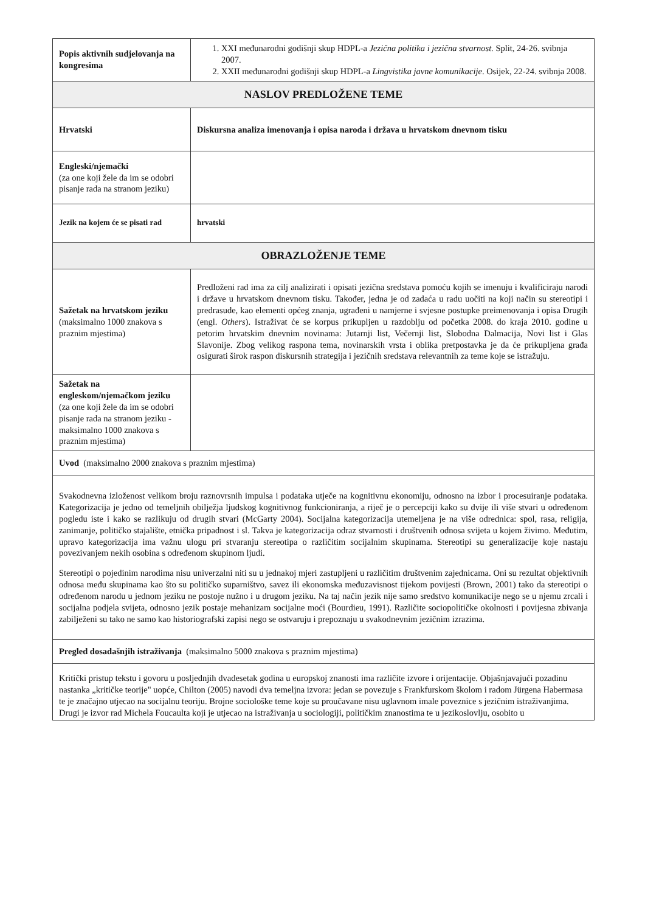| Popis aktivnih sudjelovanja na kongresima | 1. XXI međunarodni godišnji skup HDPL-a Jezična politika i jezična stvarnost. Split, 24-26. svibnja 2007. 2. XXII međunarodni godišnji skup HDPL-a Lingvistika javne komunikacije . Osijek, 22-24. svibnja 2008. |
| NASLOV PREDLOŽENE TEME | |
| Hrvatski | Diskursna analiza imenovanja i opisa naroda i država u hrvatskom dnevnom tisku |
| Engleski/njemački (za one koji žele da im se odobri pisanje rada na stranom jeziku) | |
| Jezik na kojem će se pisati rad | hrvatski |
| OBRAZLOŽENJE TEME | |
| Sažetak na hrvatskom jeziku (maksimalno 1000 znakova s praznim mjestima) | Predloženi rad ima za cilj analizirati i opisati jezična sredstava pomoću kojih se imenuju i kvalificiraju narodi i države u hrvatskom dnevnom tisku. Također, jedna je od zadaća u radu uočiti na koji način su stereotipi i predrasude, kao elementi općeg znanja, ugrađeni u namjerne i svjesne postupke preimenovanja i opisa Drugih (engl. Others ). Istraživat će se korpus prikupljen u razdoblju od početka 2008. do kraja 2010. godine u petorim hrvatskim dnevnim novinama: Jutarnji list, Večernji list, Slobodna Dalmacija, Novi list i Glas Slavonije. Zbog velikog raspona tema, novinarskih vrsta i oblika pretpostavka je da će prikupljena građa osigurati širok raspon diskursnih strategija i jezičnih sredstava relevantnih za teme koje se istražuju. |
| Sažetak na engleskom/njemačkom jeziku (za one koji žele da im se odobri pisanje rada na stranom jeziku - maksimalno 1000 znakova s praznim mjestima) | |
| Uvod (maksimalno 2000 znakova s praznim mjestima) | |
| Svakodnevna izloženost velikom broju raznovrsnih impulsa i podataka utječe na kognitivnu ekonomiju, odnosno na izbor i procesuiranje podataka. Kategorizacija je jedno od temeljnih obilježja ljudskog kognitivnog funkcioniranja, a riječ je o percepciji kako su dvije ili više stvari u određenom pogledu iste i kako se razlikuju od drugih stvari (McGarty 2004). Socijalna kategorizacija utemeljena je na više odrednica: spol, rasa, religija, zanimanje, političko stajalište, etnička pripadnost i sl. Takva je kategorizacija odraz stvarnosti i društvenih odnosa svijeta u kojem živimo. Međutim, upravo kategorizacija ima važnu ulogu pri stvaranju stereotipa o različitim socijalnim skupinama. Stereotipi su generalizacije koje nastaju povezivanjem nekih osobina s određenom skupinom ljudi. Stereotipi o pojedinim narodima nisu univerzalni niti su u jednakoj mjeri zastupljeni u različitim društvenim zajednicama. Oni su rezultat objektivnih odnosa među skupinama kao što su političko suparništvo, savez ili ekonomska međuzavisnost tijekom povijesti (Brown, 2001) tako da stereotipi o određenom narodu u jednom jeziku ne postoje nužno i u drugom jeziku. Na taj način jezik nije samo sredstvo komunikacije nego se u njemu zrcali i socijalna podjela svijeta, odnosno jezik postaje mehanizam socijalne moći (Bourdieu, 1991). Različite sociopolitičke okolnosti i povijesna zbivanja zabilježeni su tako ne samo kao historiografski zapisi nego se ostvaruju i prepoznaju u svakodnevnim jezičnim izrazima. | |
| Pregled dosadašnjih istraživanja (maksimalno 5000 znakova s praznim mjestima) | |
| Kritički pristup tekstu i govoru u posljednjih dvadesetak godina u europskoj znanosti ima različite izvore i orijentacije. Objašnjavajući pozadinu nastanka „kritičke teorije" uopće, Chilton (2005) navodi dva temeljna izvora: jedan se povezuje s Frankfurskom školom i radom Jürgena Habermasa te je značajno utjecao na socijalnu teoriju. Brojne sociološke teme koje su proučavane nisu uglavnom imale poveznice s jezičnim istraživanjima. Drugi je izvor rad Michela Foucaulta koji je utjecao na istraživanja u sociologiji, političkim znanostima te u jezikoslovlju, osobito u | |